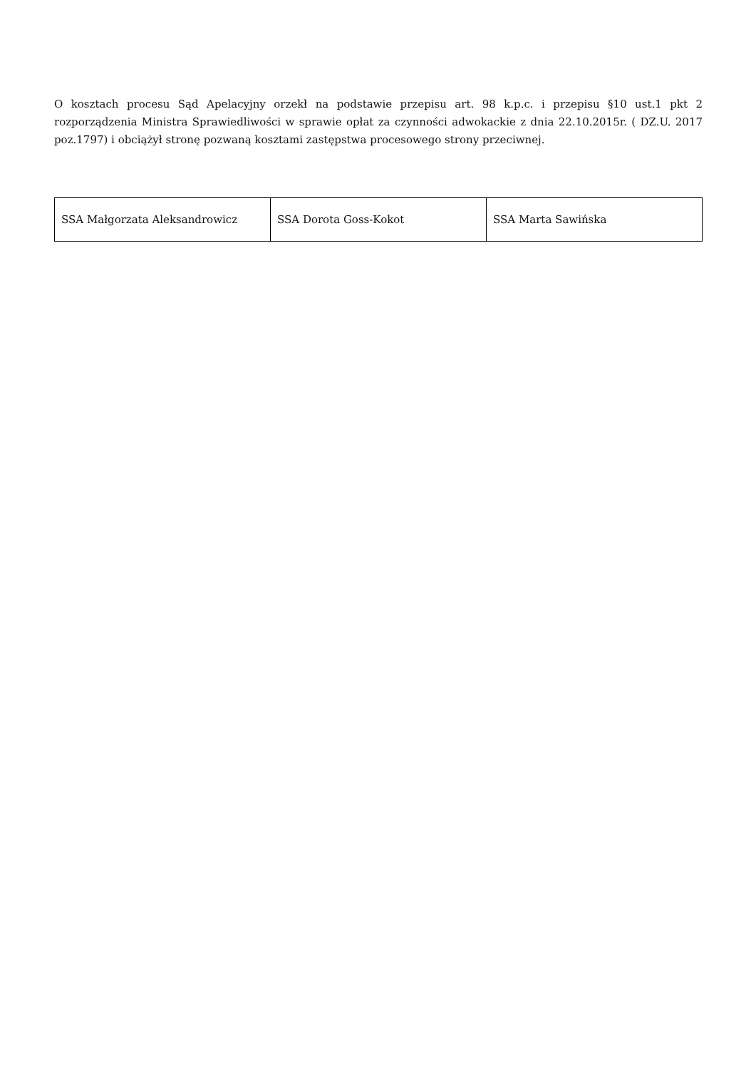O kosztach procesu Sąd Apelacyjny orzekł na podstawie przepisu art. 98 k.p.c. i przepisu §10 ust.1 pkt 2 rozporządzenia Ministra Sprawiedliwości w sprawie opłat za czynności adwokackie z dnia 22.10.2015r. ( DZ.U. 2017 poz.1797) i obciążył stronę pozwaną kosztami zastępstwa procesowego strony przeciwnej.
| SSA Małgorzata Aleksandrowicz | SSA Dorota Goss-Kokot | SSA Marta Sawińska |